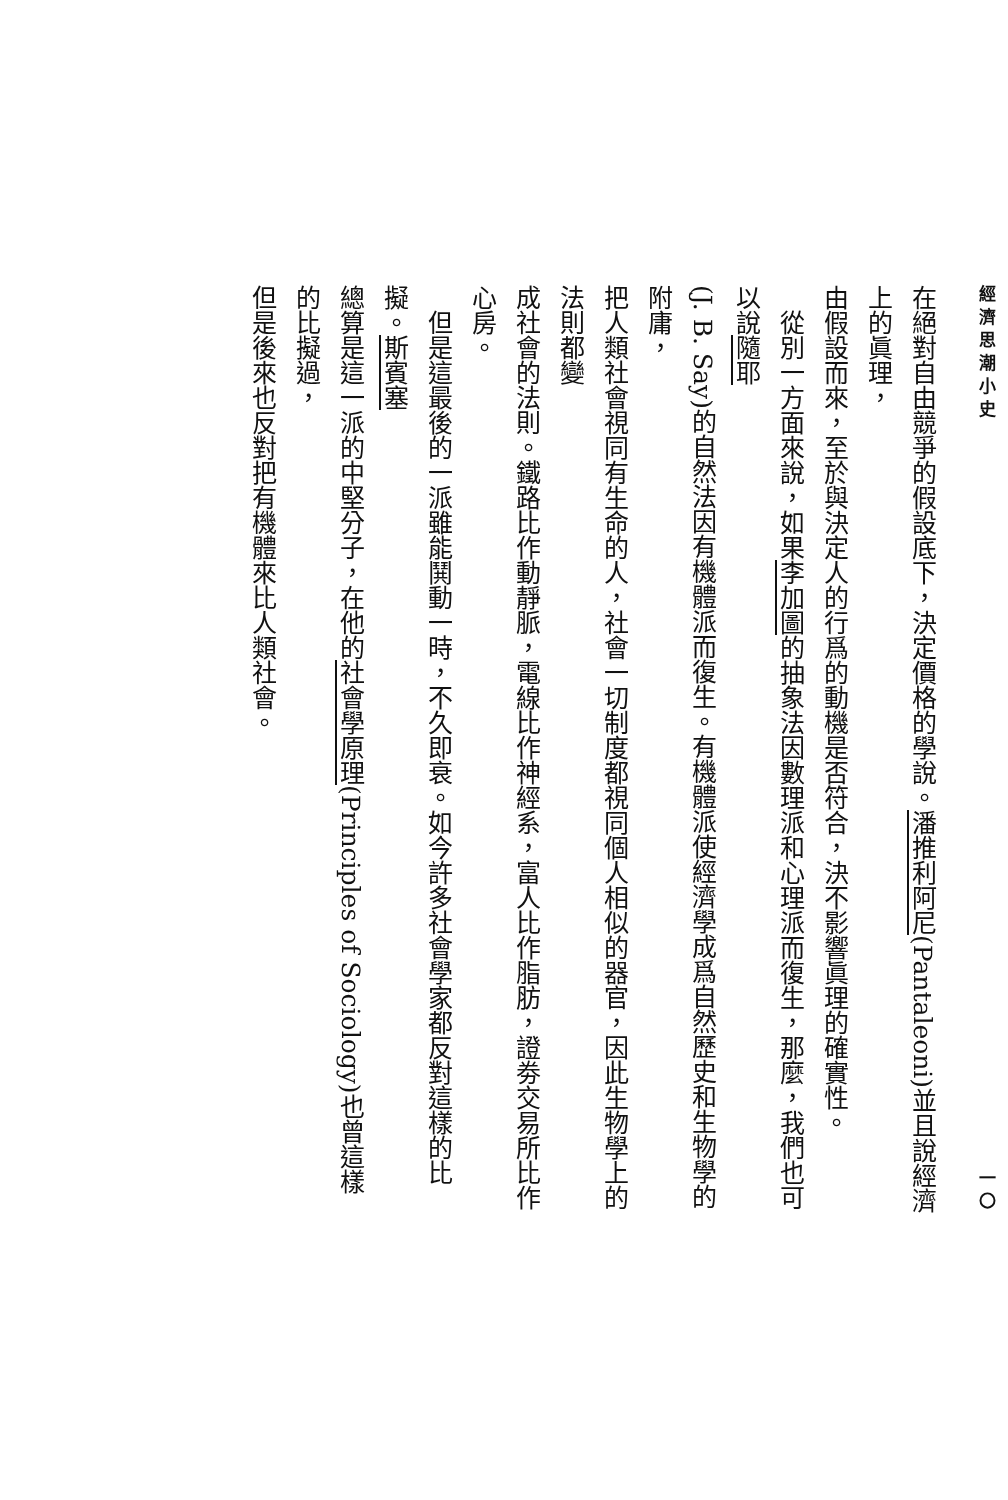經濟思潮小史 一〇
在絕對自由競爭的假設底下，決定價格的學說。潘推利阿尼(Pantaleoni)並且說經濟上的眞理，
由假設而來，至於與決定人的行爲的動機是否符合，決不影響眞理的確實性。
　從別一方面來說，如果李加圖的抽象法因數理派和心理派而復生，那麼，我們也可以說隨耶
(J. B. Say)的自然法因有機體派而復生。有機體派使經濟學成爲自然歷史和生物學的附庸，
把人類社會視同有生命的人，社會一切制度都視同個人相似的器官，因此生物學上的法則都變
成社會的法則。鐵路比作動靜脈，電線比作神經系，富人比作脂肪，證劵交易所比作心房。
　但是這最後的一派雖能鬨動一時，不久即衰。如今許多社會學家都反對這樣的比擬。斯賓塞
總算是這一派的中堅分子，在他的社會學原理(Principles of Sociology)也曾這樣的比擬過，
但是後來也反對把有機體來比人類社會。